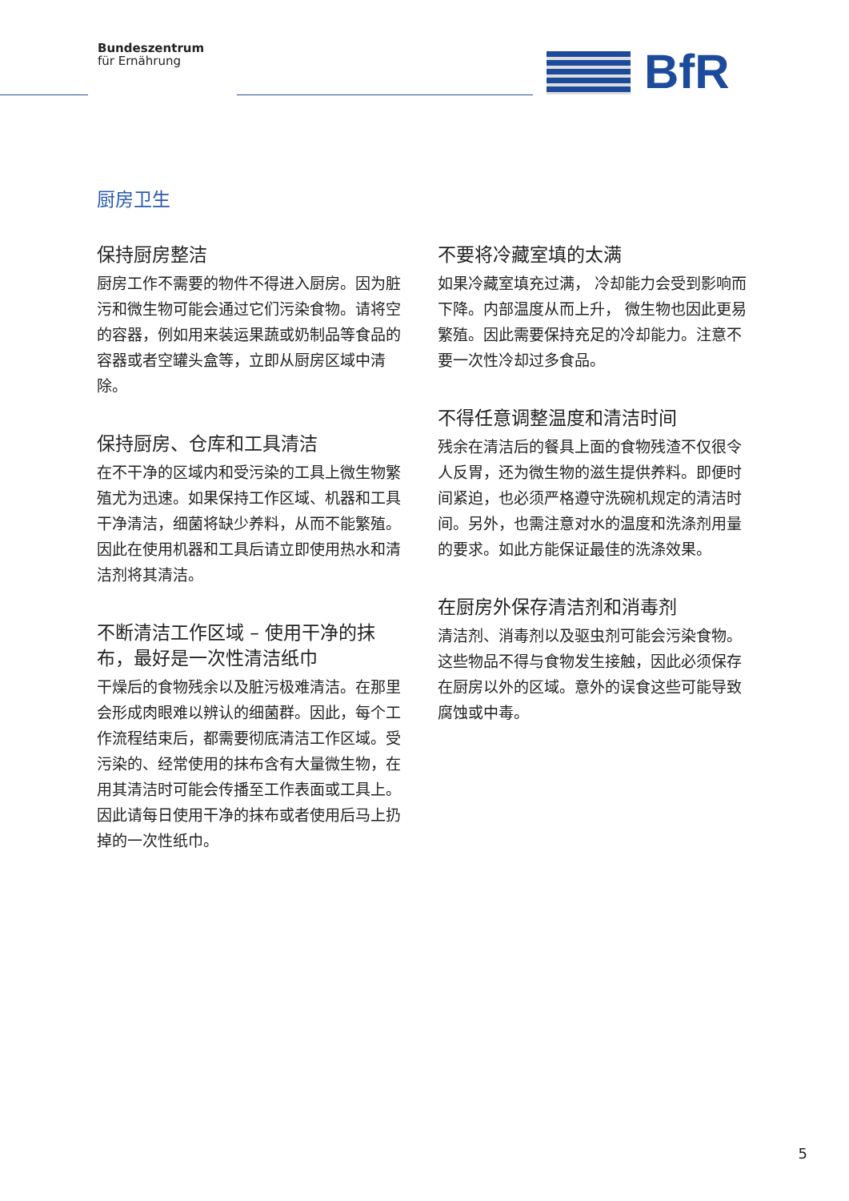Bundeszentrum
für Ernährung
BfR
厨房卫生
保持厨房整洁
厨房工作不需要的物件不得进入厨房。因为脏污和微生物可能会通过它们污染食物。请将空的容器，例如用来装运果蔬或奶制品等食品的容器或者空罐头盒等，立即从厨房区域中清除。
保持厨房、仓库和工具清洁
在不干净的区域内和受污染的工具上微生物繁殖尤为迅速。如果保持工作区域、机器和工具干净清洁，细菌将缺少养料，从而不能繁殖。因此在使用机器和工具后请立即使用热水和清洁剂将其清洁。
不断清洁工作区域 – 使用干净的抹布，最好是一次性清洁纸巾
干燥后的食物残余以及脏污极难清洁。在那里会形成肉眼难以辨认的细菌群。因此，每个工作流程结束后，都需要彻底清洁工作区域。受污染的、经常使用的抹布含有大量微生物，在用其清洁时可能会传播至工作表面或工具上。因此请每日使用干净的抹布或者使用后马上扔掉的一次性纸巾。
不要将冷藏室填的太满
如果冷藏室填充过满， 冷却能力会受到影响而下降。内部温度从而上升， 微生物也因此更易繁殖。因此需要保持充足的冷却能力。注意不要一次性冷却过多食品。
不得任意调整温度和清洁时间
残余在清洁后的餐具上面的食物残渣不仅很令人反胃，还为微生物的滋生提供养料。即便时间紧迫，也必须严格遵守洗碗机规定的清洁时间。另外，也需注意对水的温度和洗涤剂用量的要求。如此方能保证最佳的洗涤效果。
在厨房外保存清洁剂和消毒剂
清洁剂、消毒剂以及驱虫剂可能会污染食物。这些物品不得与食物发生接触，因此必须保存在厨房以外的区域。意外的误食这些可能导致腐蚀或中毒。
5